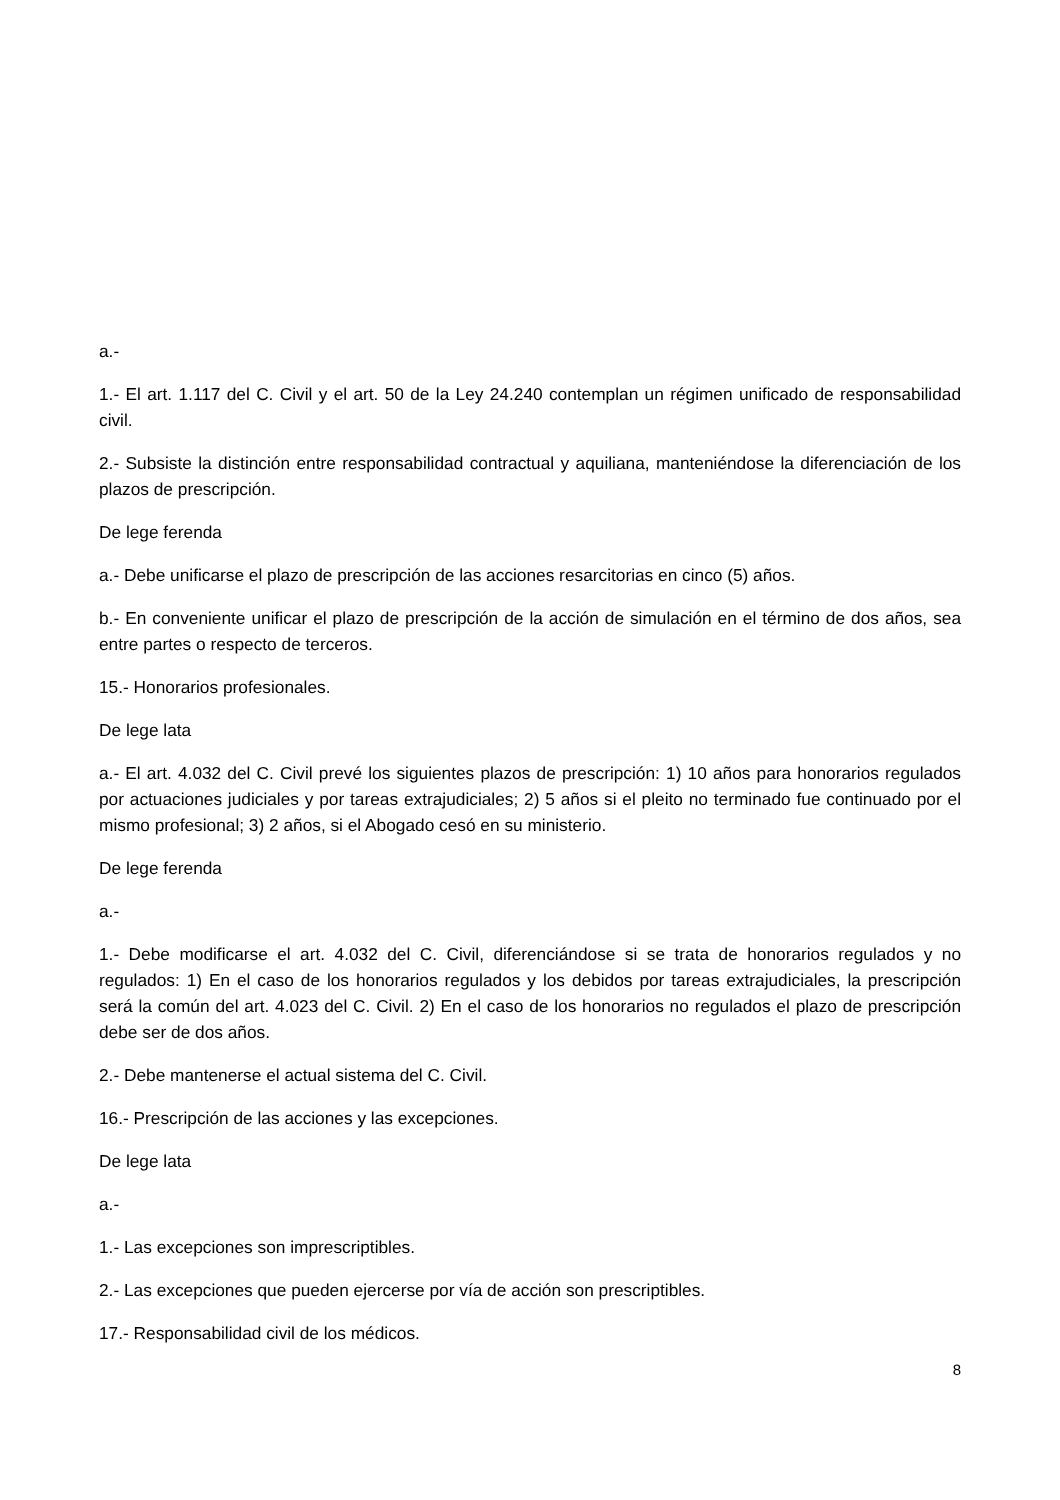a.-
1.- El art. 1.117 del C. Civil y el art. 50 de la Ley 24.240 contemplan un régimen unificado de responsabilidad civil.
2.- Subsiste la distinción entre responsabilidad contractual y aquiliana, manteniéndose la diferenciación de los plazos de prescripción.
De lege ferenda
a.- Debe unificarse el plazo de prescripción de las acciones resarcitorias en cinco (5) años.
b.- En conveniente unificar el plazo de prescripción de la acción de simulación en el término de dos años, sea entre partes o respecto de terceros.
15.- Honorarios profesionales.
De lege lata
a.- El art. 4.032 del C. Civil prevé los siguientes plazos de prescripción: 1) 10 años para honorarios regulados por actuaciones judiciales y por tareas extrajudiciales; 2) 5 años si el pleito no terminado fue continuado por el mismo profesional; 3) 2 años, si el Abogado cesó en su ministerio.
De lege ferenda
a.-
1.- Debe modificarse el art. 4.032 del C. Civil, diferenciándose si se trata de honorarios regulados y no regulados: 1) En el caso de los honorarios regulados y los debidos por tareas extrajudiciales, la prescripción será la común del art. 4.023 del C. Civil. 2) En el caso de los honorarios no regulados el plazo de prescripción debe ser de dos años.
2.- Debe mantenerse el actual sistema del C. Civil.
16.- Prescripción de las acciones y las excepciones.
De lege lata
a.-
1.- Las excepciones son imprescriptibles.
2.- Las excepciones que pueden ejercerse por vía de acción son prescriptibles.
17.- Responsabilidad civil de los médicos.
8